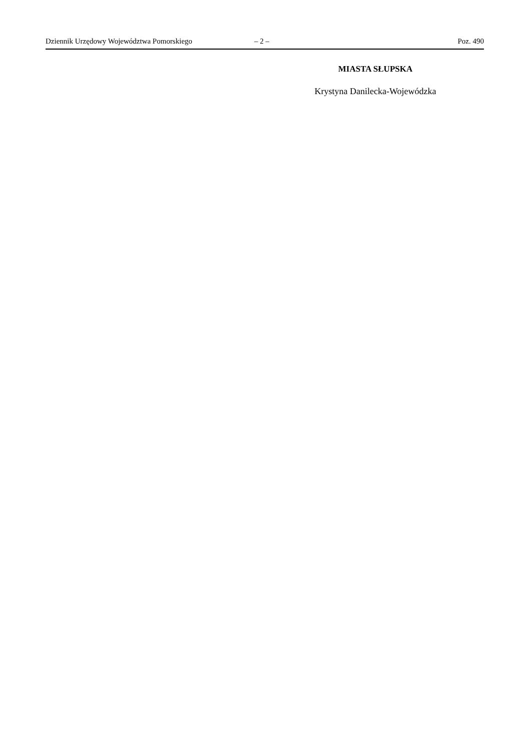Dziennik Urzędowy Województwa Pomorskiego – 2 – Poz. 490
MIASTA SŁUPSKA
Krystyna Danilecka-Wojewódzka